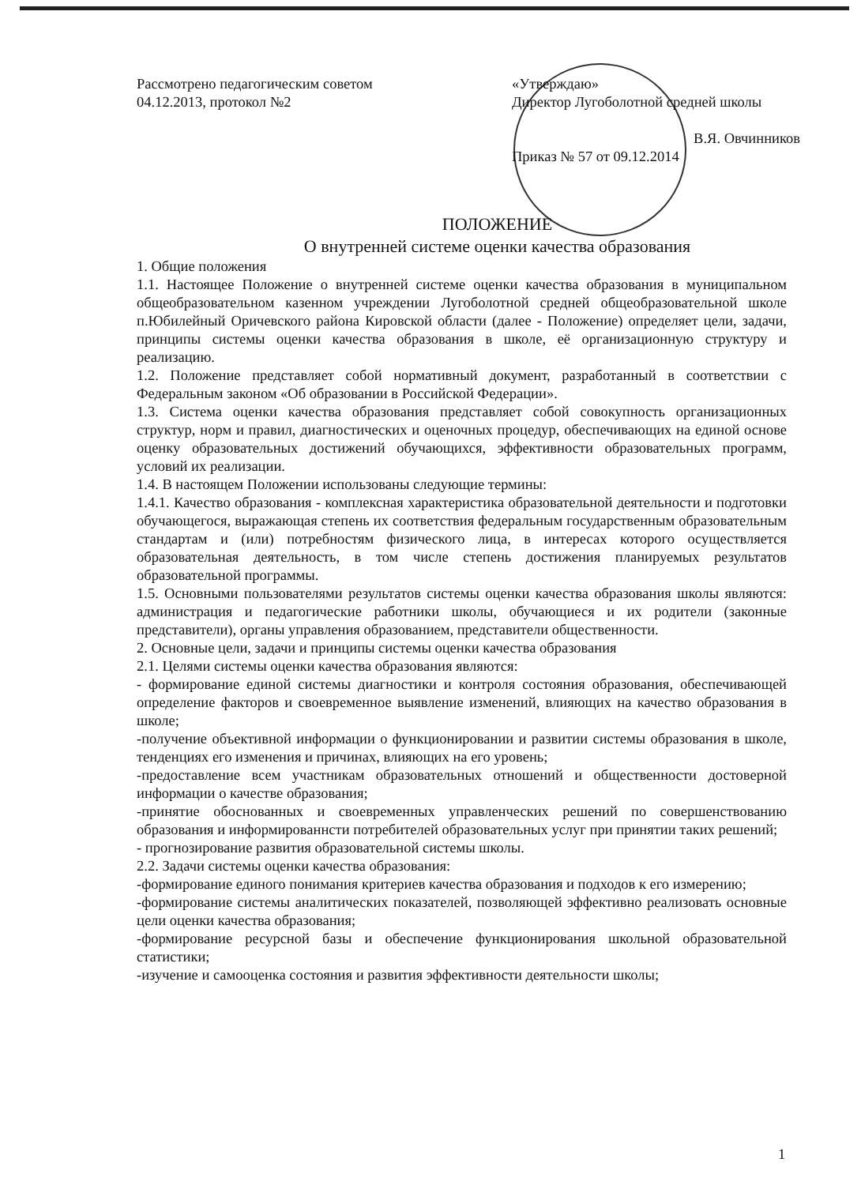Рассмотрено педагогическим советом
04.12.2013, протокол №2
«Утверждаю»
Директор Лугоболотной средней школы
В.Я. Овчинников
Приказ № 57 от 09.12.2014
ПОЛОЖЕНИЕ
О внутренней системе оценки качества образования
1. Общие положения
1.1. Настоящее Положение о внутренней системе оценки качества образования в муниципальном общеобразовательном казенном учреждении Лугоболотной средней общеобразовательной школе п.Юбилейный Оричевского района Кировской области (далее - Положение) определяет цели, задачи, принципы системы оценки качества образования в школе, её организационную структуру и реализацию.
1.2. Положение представляет собой нормативный документ, разработанный в соответствии с Федеральным законом «Об образовании в Российской Федерации».
1.3. Система оценки качества образования представляет собой совокупность организационных структур, норм и правил, диагностических и оценочных процедур, обеспечивающих на единой основе оценку образовательных достижений обучающихся, эффективности образовательных программ, условий их реализации.
1.4. В настоящем Положении использованы следующие термины:
1.4.1. Качество образования - комплексная характеристика образовательной деятельности и подготовки обучающегося, выражающая степень их соответствия федеральным государственным образовательным стандартам и (или) потребностям физического лица, в интересах которого осуществляется образовательная деятельность, в том числе степень достижения планируемых результатов образовательной программы.
1.5. Основными пользователями результатов системы оценки качества образования школы являются: администрация и педагогические работники школы, обучающиеся и их родители (законные представители), органы управления образованием, представители общественности.
2. Основные цели, задачи и принципы системы оценки качества образования
2.1. Целями системы оценки качества образования являются:
- формирование единой системы диагностики и контроля состояния образования, обеспечивающей определение факторов и своевременное выявление изменений, влияющих на качество образования в школе;
-получение объективной информации о функционировании и развитии системы образования в школе, тенденциях его изменения и причинах, влияющих на его уровень;
-предоставление всем участникам образовательных отношений и общественности достоверной информации о качестве образования;
-принятие обоснованных и своевременных управленческих решений по совершенствованию образования и информированнсти потребителей образовательных услуг при принятии таких решений;
- прогнозирование развития образовательной системы школы.
2.2. Задачи системы оценки качества образования:
-формирование единого понимания критериев качества образования и подходов к его измерению;
-формирование системы аналитических показателей, позволяющей эффективно реализовать основные цели оценки качества образования;
-формирование ресурсной базы и обеспечение функционирования школьной образовательной статистики;
-изучение и самооценка состояния и развития эффективности деятельности школы;
1